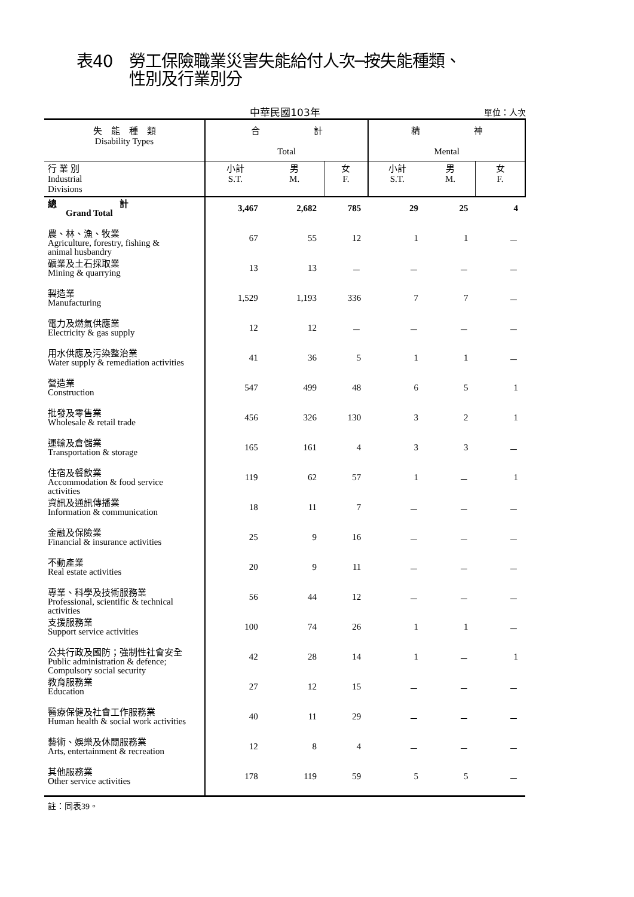表40　勞工保險職業災害失能給付人次─按失能種類、
性別及行業別分
中華民國103年
單位：人次
| 失 能 種 類 Disability Types | 合 計 Total | | | 精 神 Mental | | |
| --- | --- | --- | --- | --- | --- | --- |
| 行 業 別 Industrial Divisions | 小計 S.T. | 男 M. | 女 F. | 小計 S.T. | 男 M. | 女 F. |
| 總 計 Grand Total | 3,467 | 2,682 | 785 | 29 | 25 | 4 |
| 農、林、漁、牧業 Agriculture, forestry, fishing & animal husbandry | 67 | 55 | 12 | 1 | 1 | － |
| 礦業及土石採取業 Mining & quarrying | 13 | 13 | － | － | － | － |
| 製造業 Manufacturing | 1,529 | 1,193 | 336 | 7 | 7 | － |
| 電力及燃氣供應業 Electricity & gas supply | 12 | 12 | － | － | － | － |
| 用水供應及污染整治業 Water supply & remediation activities | 41 | 36 | 5 | 1 | 1 | － |
| 營造業 Construction | 547 | 499 | 48 | 6 | 5 | 1 |
| 批發及零售業 Wholesale & retail trade | 456 | 326 | 130 | 3 | 2 | 1 |
| 運輸及倉儲業 Transportation & storage | 165 | 161 | 4 | 3 | 3 | － |
| 住宿及餐飲業 Accommodation & food service activities | 119 | 62 | 57 | 1 | － | 1 |
| 資訊及通訊傳播業 Information & communication | 18 | 11 | 7 | － | － | － |
| 金融及保險業 Financial & insurance activities | 25 | 9 | 16 | － | － | － |
| 不動產業 Real estate activities | 20 | 9 | 11 | － | － | － |
| 專業、科學及技術服務業 Professional, scientific & technical activities | 56 | 44 | 12 | － | － | － |
| 支援服務業 Support service activities | 100 | 74 | 26 | 1 | 1 | － |
| 公共行政及國防；強制性社會安全 Public administration & defence; Compulsory social security | 42 | 28 | 14 | 1 | － | 1 |
| 教育服務業 Education | 27 | 12 | 15 | － | － | － |
| 醫療保健及社會工作服務業 Human health & social work activities | 40 | 11 | 29 | － | － | － |
| 藝術、娛樂及休閒服務業 Arts, entertainment & recreation | 12 | 8 | 4 | － | － | － |
| 其他服務業 Other service activities | 178 | 119 | 59 | 5 | 5 | － |
註：同表39。